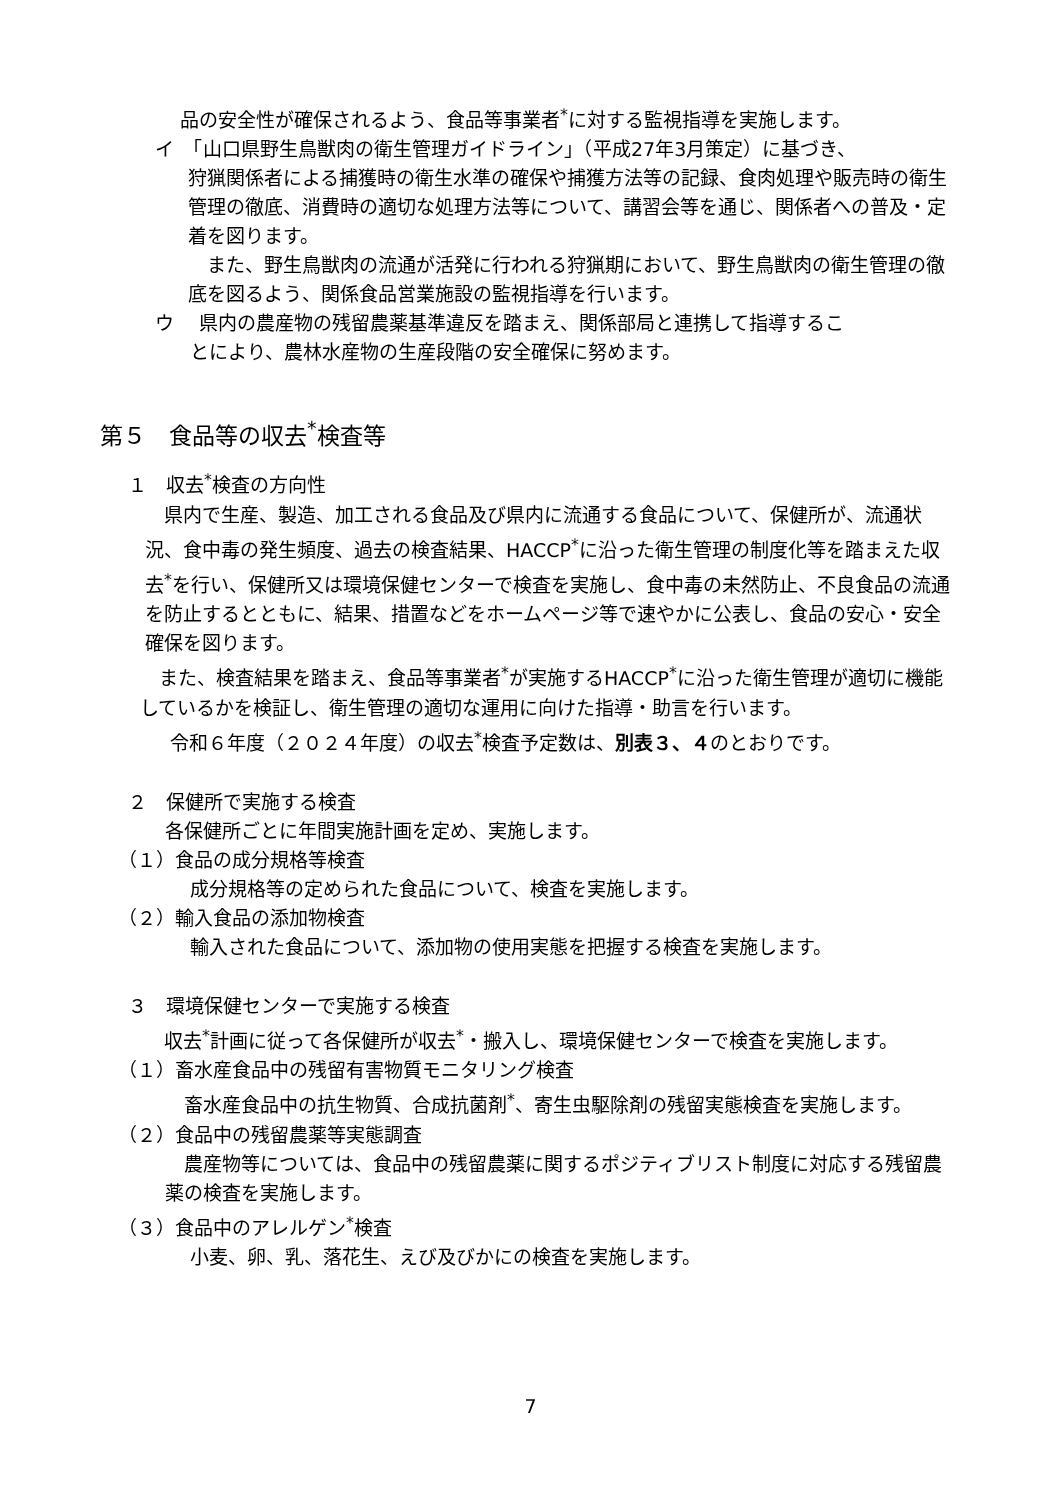品の安全性が確保されるよう、食品等事業者<sup>*</sup>に対する監視指導を実施します。
イ　「山口県野生鳥獣肉の衛生管理ガイドライン」（平成27年3月策定）に基づき、
狩猟関係者による捕獲時の衛生水準の確保や捕獲方法等の記録、食肉処理や販売時の衛生管理の徹底、消費時の適切な処理方法等について、講習会等を通じ、関係者への普及・定着を図ります。
　また、野生鳥獣肉の流通が活発に行われる狩猟期において、野生鳥獣肉の衛生管理の徹底を図るよう、関係食品営業施設の監視指導を行います。
ウ　 県内の農産物の残留農薬基準違反を踏まえ、関係部局と連携して指導するこ
とにより、農林水産物の生産段階の安全確保に努めます。
第５　食品等の収去<sup>*</sup>検査等
１　収去<sup>*</sup>検査の方向性
　県内で生産、製造、加工される食品及び県内に流通する食品について、保健所が、流通状況、食中毒の発生頻度、過去の検査結果、HACCP<sup>*</sup>に沿った衛生管理の制度化等を踏まえた収去<sup>*</sup>を行い、保健所又は環境保健センターで検査を実施し、食中毒の未然防止、不良食品の流通を防止するとともに、結果、措置などをホームページ等で速やかに公表し、食品の安心・安全確保を図ります。
　また、検査結果を踏まえ、食品等事業者<sup>*</sup>が実施するHACCP<sup>*</sup>に沿った衛生管理が適切に機能しているかを検証し、衛生管理の適切な運用に向けた指導・助言を行います。
令和６年度（２０２４年度）の収去<sup>*</sup>検査予定数は、別表３、４のとおりです。
２　保健所で実施する検査
各保健所ごとに年間実施計画を定め、実施します。
（１）食品の成分規格等検査
成分規格等の定められた食品について、検査を実施します。
（２）輸入食品の添加物検査
輸入された食品について、添加物の使用実態を把握する検査を実施します。
３　環境保健センターで実施する検査
　収去<sup>*</sup>計画に従って各保健所が収去<sup>*</sup>・搬入し、環境保健センターで検査を実施します。
（１）畜水産食品中の残留有害物質モニタリング検査
　畜水産食品中の抗生物質、合成抗菌剤<sup>*</sup>、寄生虫駆除剤の残留実態検査を実施します。
（２）食品中の残留農薬等実態調査
　農産物等については、食品中の残留農薬に関するポジティブリスト制度に対応する残留農薬の検査を実施します。
（３）食品中のアレルゲン<sup>*</sup>検査
小麦、卵、乳、落花生、えび及びかにの検査を実施します。
7